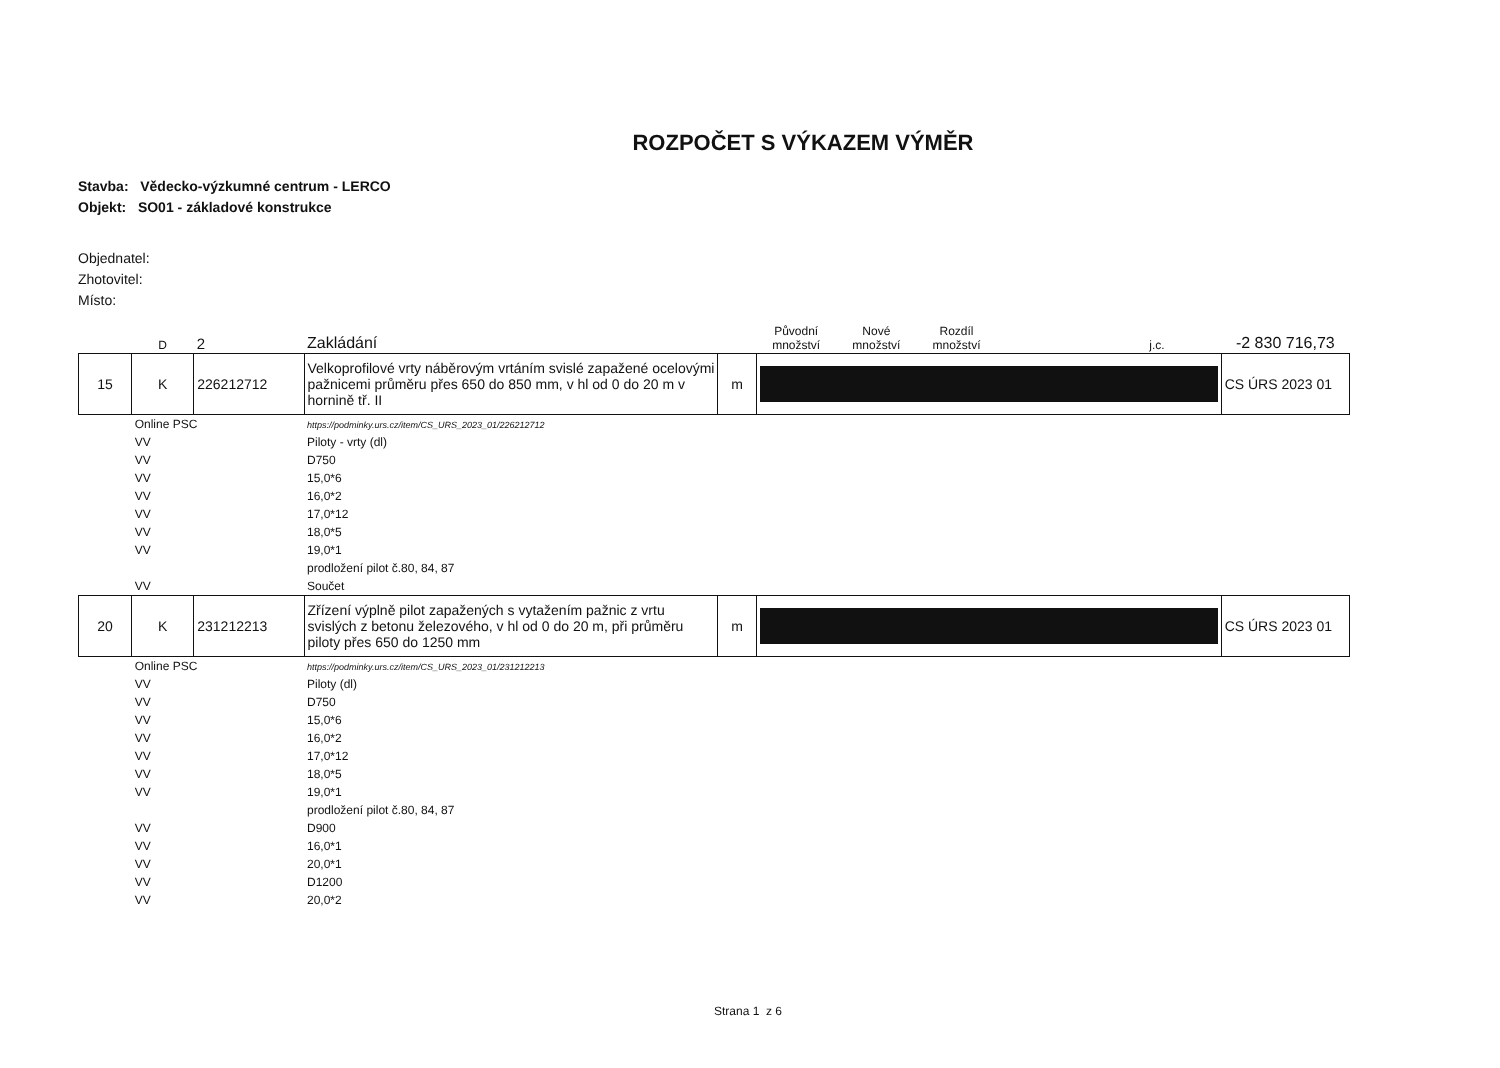ROZPOČET S VÝKAZEM VÝMĚR
Stavba: Vědecko-výzkumné centrum - LERCO
Objekt: SO01 - základové konstrukce
Objednatel:
Zhotovitel:
Místo:
| | D | 2 | Zakládání | | Původní množství | Nové množství | Rozdíl množství | | j.c. | -2 830 716,73 |
| 15 | K | 226212712 | Velkoprofilové vrty náběrovým vrtáním svislé zapažené ocelovými pažnicemi průměru přes 650 do 850 mm, v hl od 0 do 20 m v hornině tř. II | m | | | | | | CS ÚRS 2023 01 |
| | Online PSC | | https://podminky.urs.cz/item/CS_URS_2023_01/226212712 | | | | | | | |
| | VV | | Piloty - vrty (dl) | | | | | | | |
| | VV | | D750 | | | | | | | |
| | VV | | 15,0*6 | | | | | | | |
| | VV | | 16,0*2 | | | | | | | |
| | VV | | 17,0*12 | | | | | | | |
| | VV | | 18,0*5 | | | | | | | |
| | VV | | 19,0*1 | | | | | | | |
| | | | prodložení pilot č.80, 84, 87 | | | | | | | |
| | VV | | Součet | | | | | | | |
| 20 | K | 231212213 | Zřízení výplně pilot zapažených s vytažením pažnic z vrtu svislých z betonu železového, v hl od 0 do 20 m, při průměru piloty přes 650 do 1250 mm | m | | | | | | CS ÚRS 2023 01 |
| | Online PSC | | https://podminky.urs.cz/item/CS_URS_2023_01/231212213 | | | | | | | |
| | VV | | Piloty (dl) | | | | | | | |
| | VV | | D750 | | | | | | | |
| | VV | | 15,0*6 | | | | | | | |
| | VV | | 16,0*2 | | | | | | | |
| | VV | | 17,0*12 | | | | | | | |
| | VV | | 18,0*5 | | | | | | | |
| | VV | | 19,0*1 | | | | | | | |
| | | | prodložení pilot č.80, 84, 87 | | | | | | | |
| | VV | | D900 | | | | | | | |
| | VV | | 16,0*1 | | | | | | | |
| | VV | | 20,0*1 | | | | | | | |
| | VV | | D1200 | | | | | | | |
| | VV | | 20,0*2 | | | | | | | |
Strana 1 z 6